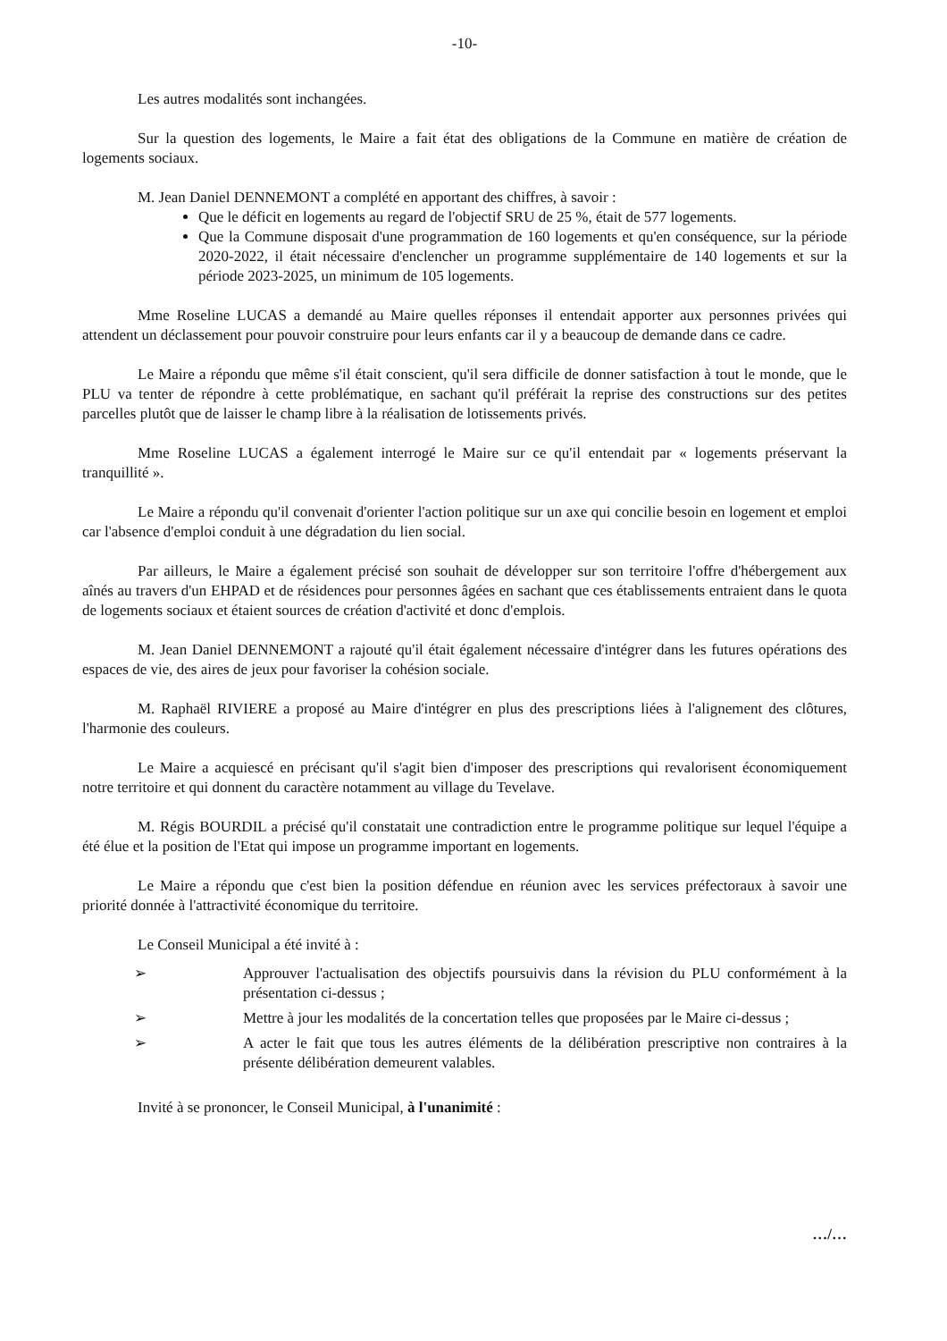-10-
Les autres modalités sont inchangées.
Sur la question des logements, le Maire a fait état des obligations de la Commune en matière de création de logements sociaux.
M. Jean Daniel DENNEMONT a complété en apportant des chiffres, à savoir :
Que le déficit en logements au regard de l'objectif SRU de 25 %, était de 577 logements.
Que la Commune disposait d'une programmation de 160 logements et qu'en conséquence, sur la période 2020-2022, il était nécessaire d'enclencher un programme supplémentaire de 140 logements et sur la période 2023-2025, un minimum de 105 logements.
Mme Roseline LUCAS a demandé au Maire quelles réponses il entendait apporter aux personnes privées qui attendent un déclassement pour pouvoir construire pour leurs enfants car il y a beaucoup de demande dans ce cadre.
Le Maire a répondu que même s'il était conscient, qu'il sera difficile de donner satisfaction à tout le monde, que le PLU va tenter de répondre à cette problématique, en sachant qu'il préférait la reprise des constructions sur des petites parcelles plutôt que de laisser le champ libre à la réalisation de lotissements privés.
Mme Roseline LUCAS a également interrogé le Maire sur ce qu'il entendait par « logements préservant la tranquillité ».
Le Maire a répondu qu'il convenait d'orienter l'action politique sur un axe qui concilie besoin en logement et emploi car l'absence d'emploi conduit à une dégradation du lien social.
Par ailleurs, le Maire a également précisé son souhait de développer sur son territoire l'offre d'hébergement aux aînés au travers d'un EHPAD et de résidences pour personnes âgées en sachant que ces établissements entraient dans le quota de logements sociaux et étaient sources de création d'activité et donc d'emplois.
M. Jean Daniel DENNEMONT a rajouté qu'il était également nécessaire d'intégrer dans les futures opérations des espaces de vie, des aires de jeux pour favoriser la cohésion sociale.
M. Raphaël RIVIERE a proposé au Maire d'intégrer en plus des prescriptions liées à l'alignement des clôtures, l'harmonie des couleurs.
Le Maire a acquiescé en précisant qu'il s'agit bien d'imposer des prescriptions qui revalorisent économiquement notre territoire et qui donnent du caractère notamment au village du Tevelave.
M. Régis BOURDIL a précisé qu'il constatait une contradiction entre le programme politique sur lequel l'équipe a été élue et la position de l'Etat qui impose un programme important en logements.
Le Maire a répondu que c'est bien la position défendue en réunion avec les services préfectoraux à savoir une priorité donnée à l'attractivité économique du territoire.
Le Conseil Municipal a été invité à :
➢ Approuver l'actualisation des objectifs poursuivis dans la révision du PLU conformément à la présentation ci-dessus ;
➢ Mettre à jour les modalités de la concertation telles que proposées par le Maire ci-dessus ;
➢ A acter le fait que tous les autres éléments de la délibération prescriptive non contraires à la présente délibération demeurent valables.
Invité à se prononcer, le Conseil Municipal, à l'unanimité :
…/…